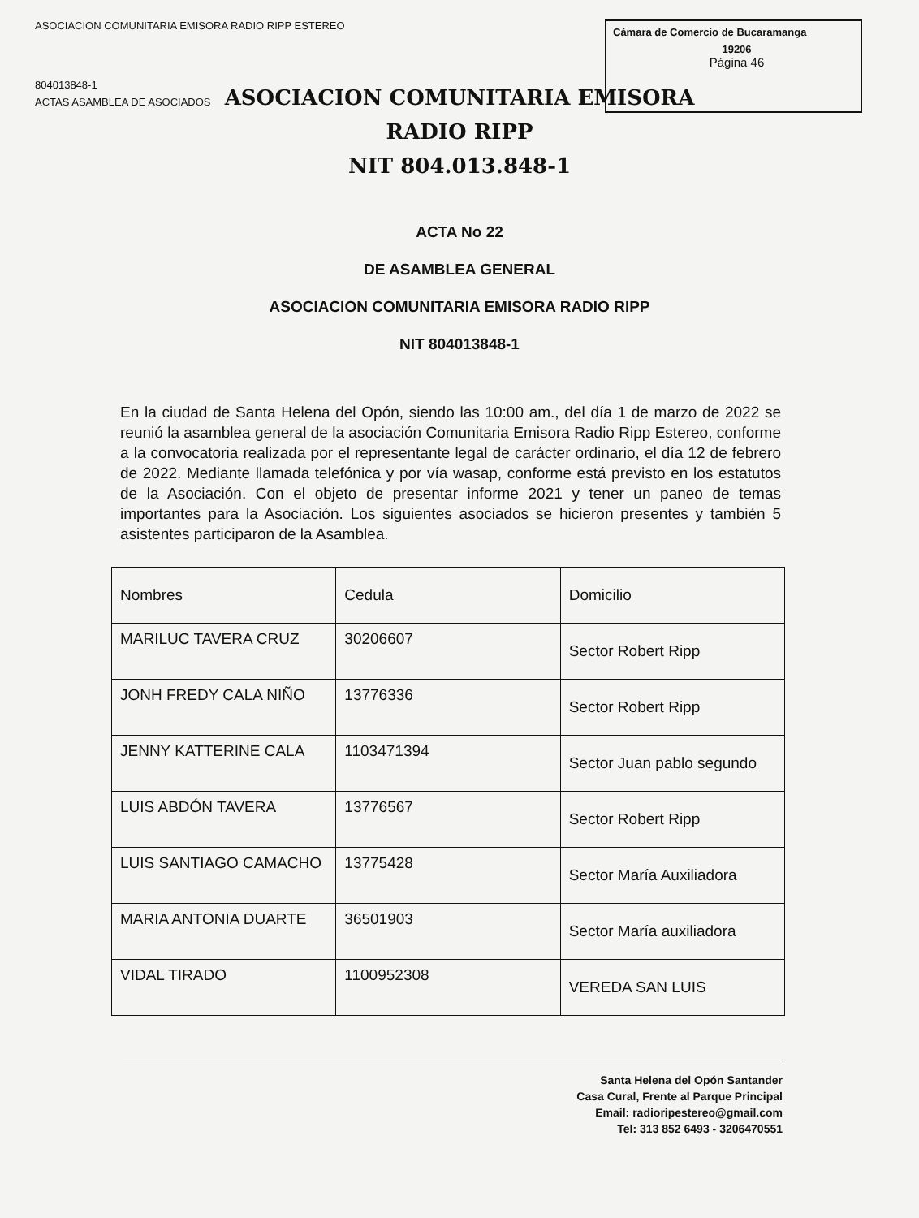ASOCIACION COMUNITARIA EMISORA RADIO RIPP ESTEREO
804013848-1
ACTAS ASAMBLEA DE ASOCIADOS
Cámara de Comercio de Bucaramanga
19206
Página 46
ASOCIACION COMUNITARIA EMISORA
RADIO RIPP
NIT 804.013.848-1
ACTA No 22
DE ASAMBLEA GENERAL
ASOCIACION COMUNITARIA EMISORA RADIO RIPP
NIT 804013848-1
En la ciudad de Santa Helena del Opón, siendo las 10:00 am., del día 1 de marzo de 2022 se reunió la asamblea general de la asociación Comunitaria Emisora Radio Ripp Estereo, conforme a la convocatoria realizada por el representante legal de carácter ordinario, el día 12 de febrero de 2022. Mediante llamada telefónica y por vía wasap, conforme está previsto en los estatutos de la Asociación. Con el objeto de presentar informe 2021 y tener un paneo de temas importantes para la Asociación. Los siguientes asociados se hicieron presentes y también 5 asistentes participaron de la Asamblea.
| Nombres | Cedula | Domicilio |
| --- | --- | --- |
| MARILUC TAVERA CRUZ | 30206607 | Sector Robert Ripp |
| JONH FREDY CALA NIÑO | 13776336 | Sector Robert Ripp |
| JENNY KATTERINE CALA | 1103471394 | Sector Juan pablo segundo |
| LUIS ABDÓN TAVERA | 13776567 | Sector Robert Ripp |
| LUIS SANTIAGO CAMACHO | 13775428 | Sector María Auxiliadora |
| MARIA ANTONIA DUARTE | 36501903 | Sector María auxiliadora |
| VIDAL TIRADO | 1100952308 | VEREDA SAN LUIS |
Santa Helena del Opón Santander
Casa Cural, Frente al Parque Principal
Email: radioripestereo@gmail.com
Tel: 313 852 6493 - 3206470551